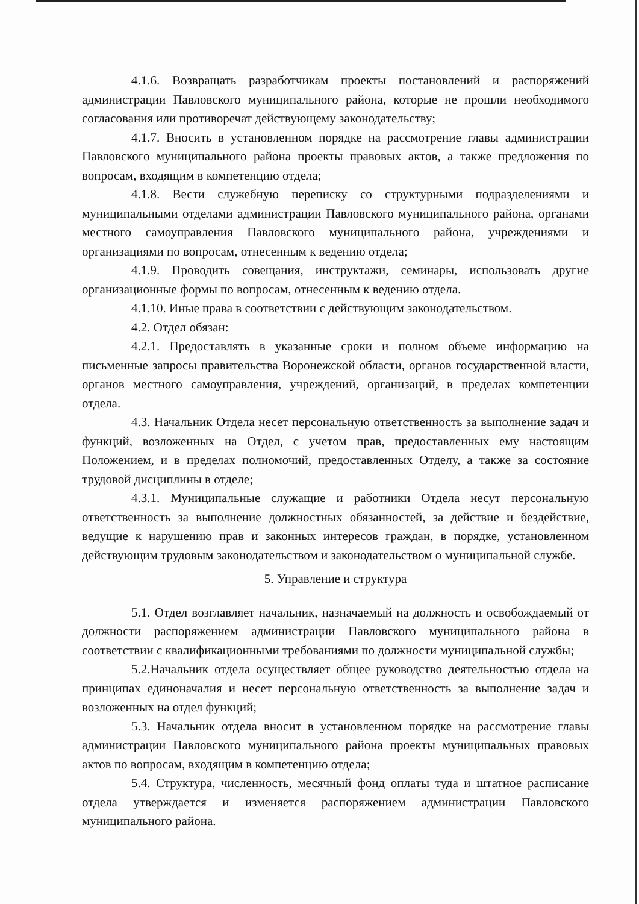4.1.6. Возвращать разработчикам проекты постановлений и распоряжений администрации Павловского муниципального района, которые не прошли необходимого согласования или противоречат действующему законодательству;
4.1.7. Вносить в установленном порядке на рассмотрение главы администрации Павловского муниципального района проекты правовых актов, а также предложения по вопросам, входящим в компетенцию отдела;
4.1.8. Вести служебную переписку со структурными подразделениями и муниципальными отделами администрации Павловского муниципального района, органами местного самоуправления Павловского муниципального района, учреждениями и организациями по вопросам, отнесенным к ведению отдела;
4.1.9. Проводить совещания, инструктажи, семинары, использовать другие организационные формы по вопросам, отнесенным к ведению отдела.
4.1.10. Иные права в соответствии с действующим законодательством.
4.2. Отдел обязан:
4.2.1. Предоставлять в указанные сроки и полном объеме информацию на письменные запросы правительства Воронежской области, органов государственной власти, органов местного самоуправления, учреждений, организаций, в пределах компетенции отдела.
4.3. Начальник Отдела несет персональную ответственность за выполнение задач и функций, возложенных на Отдел, с учетом прав, предоставленных ему настоящим Положением, и в пределах полномочий, предоставленных Отделу, а также за состояние трудовой дисциплины в отделе;
4.3.1. Муниципальные служащие и работники Отдела несут персональную ответственность за выполнение должностных обязанностей, за действие и бездействие, ведущие к нарушению прав и законных интересов граждан, в порядке, установленном действующим трудовым законодательством и законодательством о муниципальной службе.
5. Управление и структура
5.1. Отдел возглавляет начальник, назначаемый на должность и освобождаемый от должности распоряжением администрации Павловского муниципального района в соответствии с квалификационными требованиями по должности муниципальной службы;
5.2.Начальник отдела осуществляет общее руководство деятельностью отдела на принципах единоначалия и несет персональную ответственность за выполнение задач и возложенных на отдел функций;
5.3. Начальник отдела вносит в установленном порядке на рассмотрение главы администрации Павловского муниципального района проекты муниципальных правовых актов по вопросам, входящим в компетенцию отдела;
5.4. Структура, численность, месячный фонд оплаты туда и штатное расписание отдела утверждается и изменяется распоряжением администрации Павловского муниципального района.